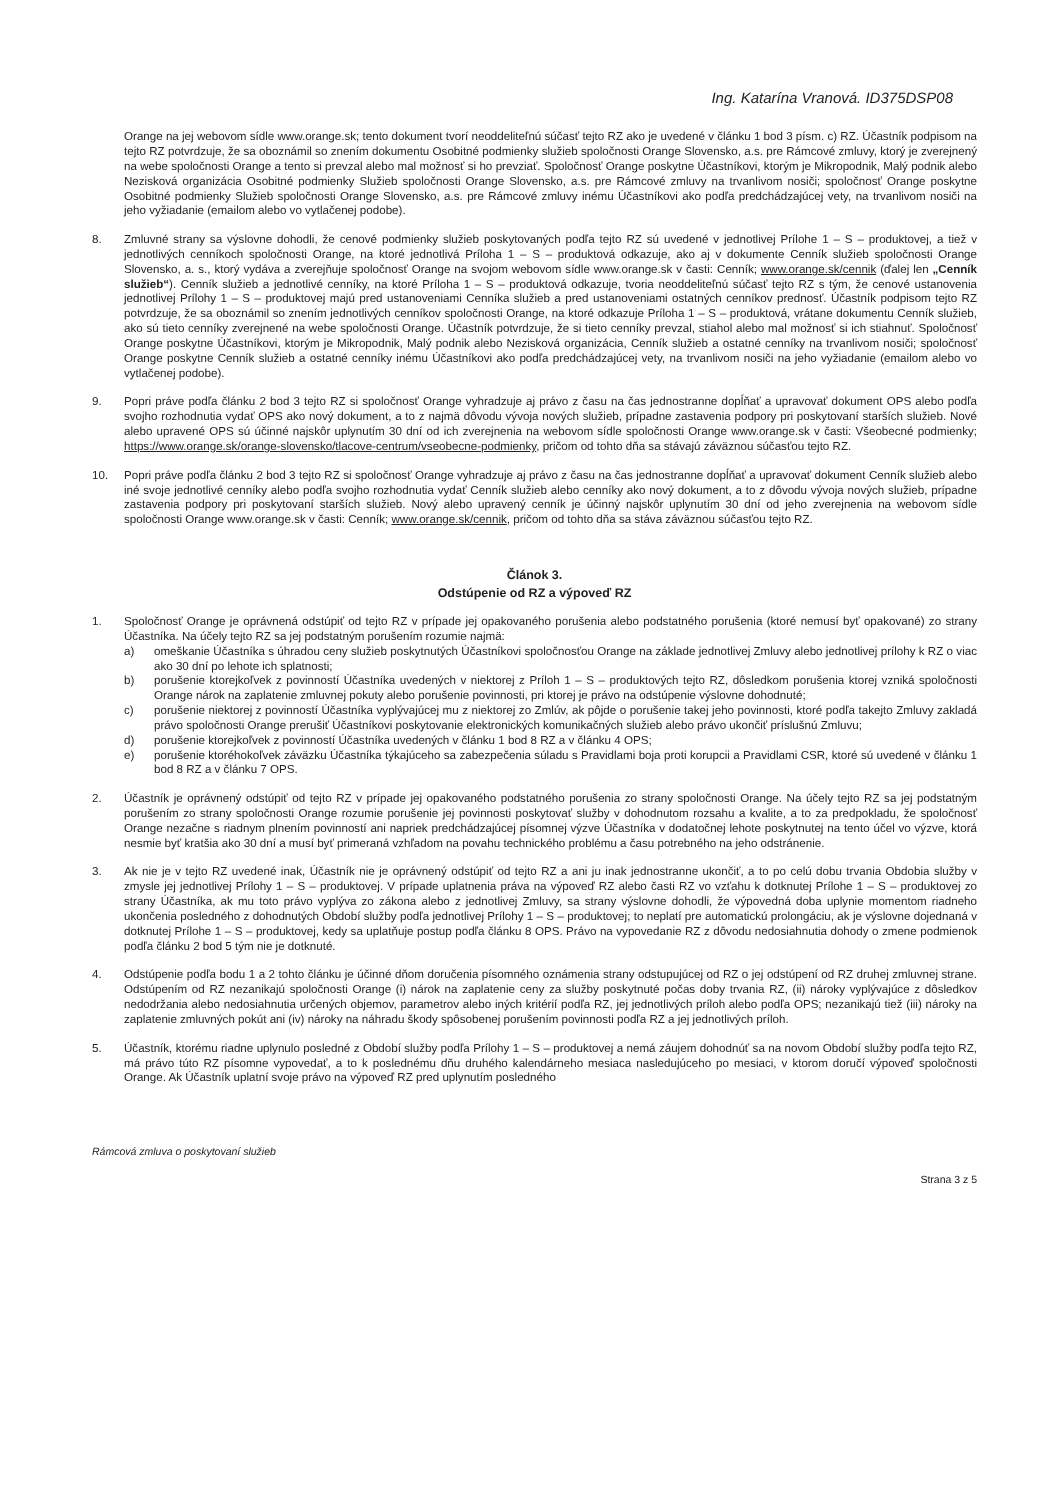Ing. Katarína Vranová. ID375DSP08
Orange na jej webovom sídle www.orange.sk; tento dokument tvorí neoddeliteľnú súčasť tejto RZ ako je uvedené v článku 1 bod 3 písm. c) RZ. Účastník podpisom na tejto RZ potvrdzuje, že sa oboznámil so znením dokumentu Osobitné podmienky služieb spoločnosti Orange Slovensko, a.s. pre Rámcové zmluvy, ktorý je zverejnený na webe spoločnosti Orange a tento si prevzal alebo mal možnosť si ho prevziať. Spoločnosť Orange poskytne Účastníkovi, ktorým je Mikropodnik, Malý podnik alebo Nezisková organizácia Osobitné podmienky Služieb spoločnosti Orange Slovensko, a.s. pre Rámcové zmluvy na trvanlivom nosiči; spoločnosť Orange poskytne Osobitné podmienky Služieb spoločnosti Orange Slovensko, a.s. pre Rámcové zmluvy inému Účastníkovi ako podľa predchádzajúcej vety, na trvanlivom nosiči na jeho vyžiadanie (emailom alebo vo vytlačenej podobe).
8. Zmluvné strany sa výslovne dohodli, že cenové podmienky služieb poskytovaných podľa tejto RZ sú uvedené v jednotlivej Prílohe 1 – S – produktovej, a tiež v jednotlivých cenníkoch spoločnosti Orange, na ktoré jednotlivá Príloha 1 – S – produktová odkazuje, ako aj v dokumente Cenník služieb spoločnosti Orange Slovensko, a. s., ktorý vydáva a zverejňuje spoločnosť Orange na svojom webovom sídle www.orange.sk v časti: Cenník; www.orange.sk/cennik (ďalej len „Cenník služieb“). Cenník služieb a jednotlivé cenníky, na ktoré Príloha 1 – S – produktová odkazuje, tvoria neoddeliteľnú súčasť tejto RZ s tým, že cenové ustanovenia jednotlivej Prílohy 1 – S – produktovej majú pred ustanoveniami Cenníka služieb a pred ustanoveniami ostatných cenníkov prednosť. Účastník podpisom tejto RZ potvrdzuje, že sa oboznámil so znením jednotlivých cenníkov spoločnosti Orange, na ktoré odkazuje Príloha 1 – S – produktová, vrátane dokumentu Cenník služieb, ako sú tieto cenníky zverejnené na webe spoločnosti Orange. Účastník potvrdzuje, že si tieto cenníky prevzal, stiahol alebo mal možnosť si ich stiahnuť. Spoločnosť Orange poskytne Účastníkovi, ktorým je Mikropodnik, Malý podnik alebo Nezisková organizácia, Cenník služieb a ostatné cenníky na trvanlivom nosiči; spoločnosť Orange poskytne Cenník služieb a ostatné cenníky inému Účastníkovi ako podľa predchádzajúcej vety, na trvanlivom nosiči na jeho vyžiadanie (emailom alebo vo vytlačenej podobe).
9. Popri práve podľa článku 2 bod 3 tejto RZ si spoločnosť Orange vyhradzuje aj právo z času na čas jednostranne dopĺňať a upravovať dokument OPS alebo podľa svojho rozhodnutia vydať OPS ako nový dokument, a to z najmä dôvodu vývoja nových služieb, prípadne zastavenia podpory pri poskytovaní starších služieb. Nové alebo upravené OPS sú účinné najskôr uplynutím 30 dní od ich zverejnenia na webovom sídle spoločnosti Orange www.orange.sk v časti: Všeobecné podmienky; https://www.orange.sk/orange-slovensko/tlacove-centrum/vseobecne-podmienky, pričom od tohto dňa sa stávajú záväznou súčasťou tejto RZ.
10. Popri práve podľa článku 2 bod 3 tejto RZ si spoločnosť Orange vyhradzuje aj právo z času na čas jednostranne dopĺňať a upravovať dokument Cenník služieb alebo iné svoje jednotlivé cenníky alebo podľa svojho rozhodnutia vydať Cenník služieb alebo cenníky ako nový dokument, a to z dôvodu vývoja nových služieb, prípadne zastavenia podpory pri poskytovaní starších služieb. Nový alebo upravený cenník je účinný najskôr uplynutím 30 dní od jeho zverejnenia na webovom sídle spoločnosti Orange www.orange.sk v časti: Cenník; www.orange.sk/cennik, pričom od tohto dňa sa stáva záväznou súčasťou tejto RZ.
Článok 3.
Odstúpenie od RZ a výpoveď RZ
1. Spoločnosť Orange je oprávnená odstúpiť od tejto RZ v prípade jej opakovaného porušenia alebo podstatného porušenia (ktoré nemusí byť opakované) zo strany Účastníka. Na účely tejto RZ sa jej podstatným porušením rozumie najmä:
a) omeškanie Účastníka s úhradou ceny služieb poskytnutých Účastníkovi spoločnosťou Orange na základe jednotlivej Zmluvy alebo jednotlivej prílohy k RZ o viac ako 30 dní po lehote ich splatnosti;
b) porušenie ktorejkoľvek z povinností Účastníka uvedených v niektorej z Príloh 1 – S – produktových tejto RZ, dôsledkom porušenia ktorej vzniká spoločnosti Orange nárok na zaplatenie zmluvnej pokuty alebo porušenie povinnosti, pri ktorej je právo na odstúpenie výslovne dohodnuté;
c) porušenie niektorej z povinností Účastníka vyplývajúcej mu z niektorej zo Zmlúv, ak pôjde o porušenie takej jeho povinnosti, ktoré podľa takejto Zmluvy zakladá právo spoločnosti Orange prerušiť Účastníkovi poskytovanie elektronických komunikačných služieb alebo právo ukončiť príslušnú Zmluvu;
d) porušenie ktorejkoľvek z povinností Účastníka uvedených v článku 1 bod 8 RZ a v článku 4 OPS;
e) porušenie ktoréhokoľvek záväzku Účastníka týkajúceho sa zabezpečenia súladu s Pravidlami boja proti korupcii a Pravidlami CSR, ktoré sú uvedené v článku 1 bod 8 RZ a v článku 7 OPS.
2. Účastník je oprávnený odstúpiť od tejto RZ v prípade jej opakovaného podstatného porušenia zo strany spoločnosti Orange. Na účely tejto RZ sa jej podstatným porušením zo strany spoločnosti Orange rozumie porušenie jej povinnosti poskytovať služby v dohodnutom rozsahu a kvalite, a to za predpokladu, že spoločnosť Orange nezačne s riadnym plnením povinností ani napriek predchádzajúcej písomnej výzve Účastníka v dodatočnej lehote poskytnutej na tento účel vo výzve, ktorá nesmie byť kratšia ako 30 dní a musí byť primeraná vzhľadom na povahu technického problému a času potrebného na jeho odstránenie.
3. Ak nie je v tejto RZ uvedené inak, Účastník nie je oprávnený odstúpiť od tejto RZ a ani ju inak jednostranne ukončiť, a to po celú dobu trvania Obdobia služby v zmysle jej jednotlivej Prílohy 1 – S – produktovej. V prípade uplatnenia práva na výpoveď RZ alebo časti RZ vo vzťahu k dotknutej Prílohe 1 – S – produktovej zo strany Účastníka, ak mu toto právo vyplýva zo zákona alebo z jednotlivej Zmluvy, sa strany výslovne dohodli, že výpovedná doba uplynie momentom riadneho ukončenia posledného z dohodnutých Období služby podľa jednotlivej Prílohy 1 – S – produktovej; to neplatí pre automatickú prolongáciu, ak je výslovne dojednaná v dotknutej Prílohe 1 – S – produktovej, kedy sa uplatňuje postup podľa článku 8 OPS. Právo na vypovedanie RZ z dôvodu nedosiahnutia dohody o zmene podmienok podľa článku 2 bod 5 tým nie je dotknuté.
4. Odstúpenie podľa bodu 1 a 2 tohto článku je účinné dňom doručenia písomného oznámenia strany odstupujúcej od RZ o jej odstúpení od RZ druhej zmluvnej strane. Odstúpením od RZ nezanikajú spoločnosti Orange (i) nárok na zaplatenie ceny za služby poskytnuté počas doby trvania RZ, (ii) nároky vyplývajúce z dôsledkov nedodržania alebo nedosiahnutia určených objemov, parametrov alebo iných kritérií podľa RZ, jej jednotlivých príloh alebo podľa OPS; nezanikajú tiež (iii) nároky na zaplatenie zmluvných pokút ani (iv) nároky na náhradu škody spôsobenej porušením povinnosti podľa RZ a jej jednotlivých príloh.
5. Účastník, ktorému riadne uplynulo posledné z Období služby podľa Prílohy 1 – S – produktovej a nemá záujem dohodnúť sa na novom Období služby podľa tejto RZ, má právo túto RZ písomne vypovedať, a to k poslednému dňu druhého kalendárneho mesiaca nasledujúceho po mesiaci, v ktorom doručí výpoveď spoločnosti Orange. Ak Účastník uplatní svoje právo na výpoveď RZ pred uplynutím posledného
Rámcová zmluva o poskytovaní služieb
Strana 3 z 5